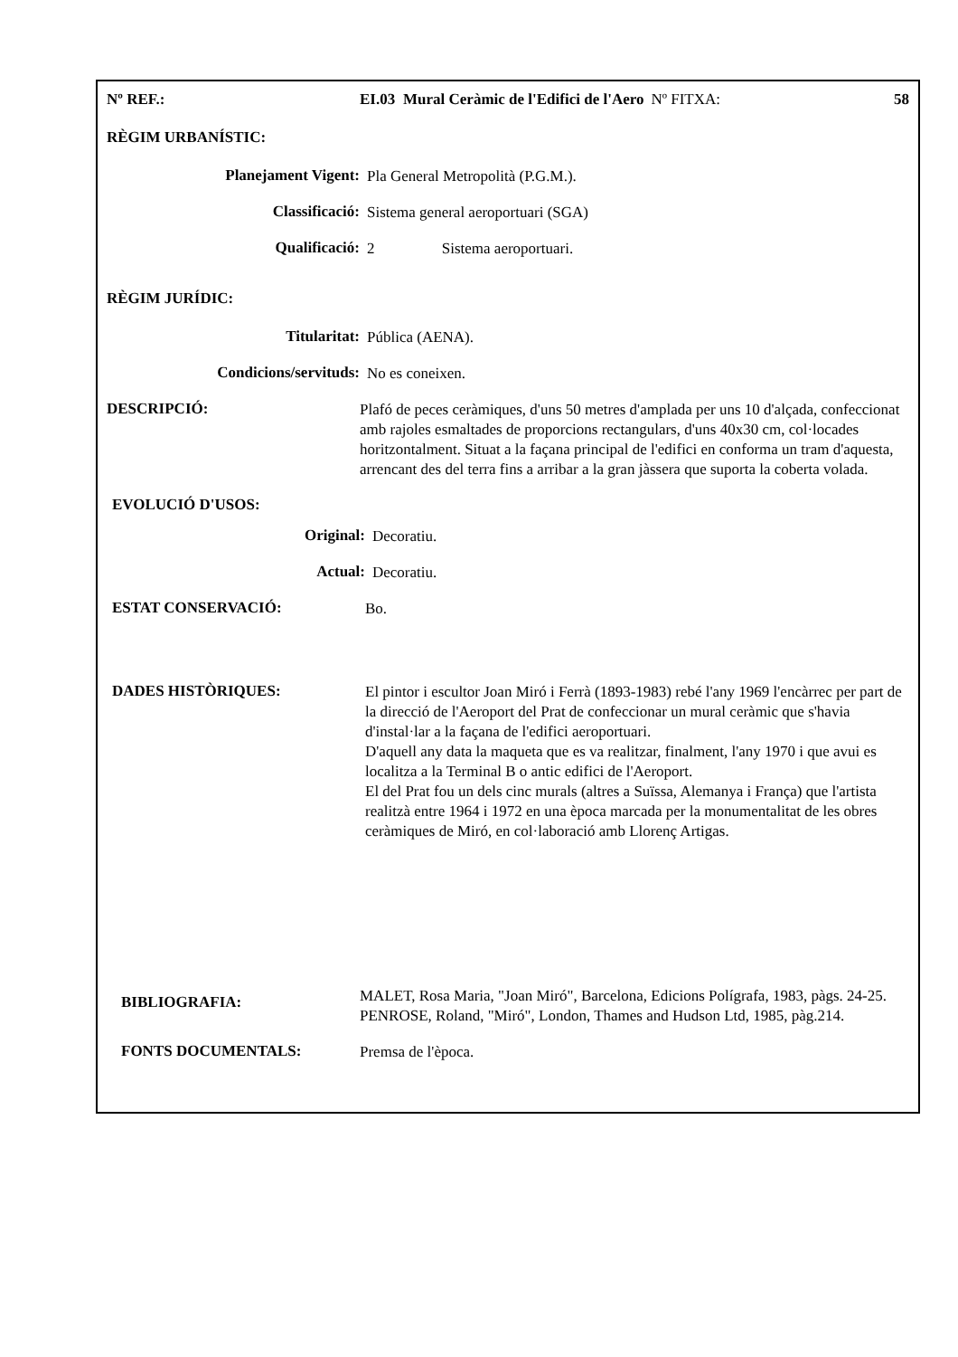Nº REF.: EI.03 Mural Ceràmic de l'Edifici de l'Aero Nº FITXA: 58
RÈGIM URBANÍSTIC:
Planejament Vigent:
Pla General Metropolità (P.G.M.).
Classificació:
Sistema general aeroportuari (SGA)
Qualificació:
2 Sistema aeroportuari.
RÈGIM JURÍDIC:
Titularitat:
Pública (AENA).
Condicions/servituds:
No es coneixen.
DESCRIPCIÓ:
Plafó de peces ceràmiques, d'uns 50 metres d'amplada per uns 10 d'alçada, confeccionat amb rajoles esmaltades de proporcions rectangulars, d'uns 40x30 cm, col·locades horitzontalment. Situat a la façana principal de l'edifici en conforma un tram d'aquesta, arrencant des del terra fins a arribar a la gran jàssera que suporta la coberta volada.
EVOLUCIÓ D'USOS:
Original:
Decoratiu.
Actual:
Decoratiu.
ESTAT CONSERVACIÓ:
Bo.
DADES HISTÒRIQUES:
El pintor i escultor Joan Miró i Ferrà (1893-1983) rebé l'any 1969 l'encàrrec per part de la direcció de l'Aeroport del Prat de confeccionar un mural ceràmic que s'havia d'instal·lar a la façana de l'edifici aeroportuari.
D'aquell any data la maqueta que es va realitzar, finalment, l'any 1970 i que avui es localitza a la Terminal B o antic edifici de l'Aeroport.
El del Prat fou un dels cinc murals (altres a Suïssa, Alemanya i França) que l'artista realitzà entre 1964 i 1972 en una època marcada per la monumentalitat de les obres ceràmiques de Miró, en col·laboració amb Llorenç Artigas.
BIBLIOGRAFIA:
MALET, Rosa Maria, "Joan Miró", Barcelona, Edicions Polígrafa, 1983, pàgs. 24-25.
PENROSE, Roland, "Miró", London, Thames and Hudson Ltd, 1985, pàg.214.
FONTS DOCUMENTALS:
Premsa de l'època.